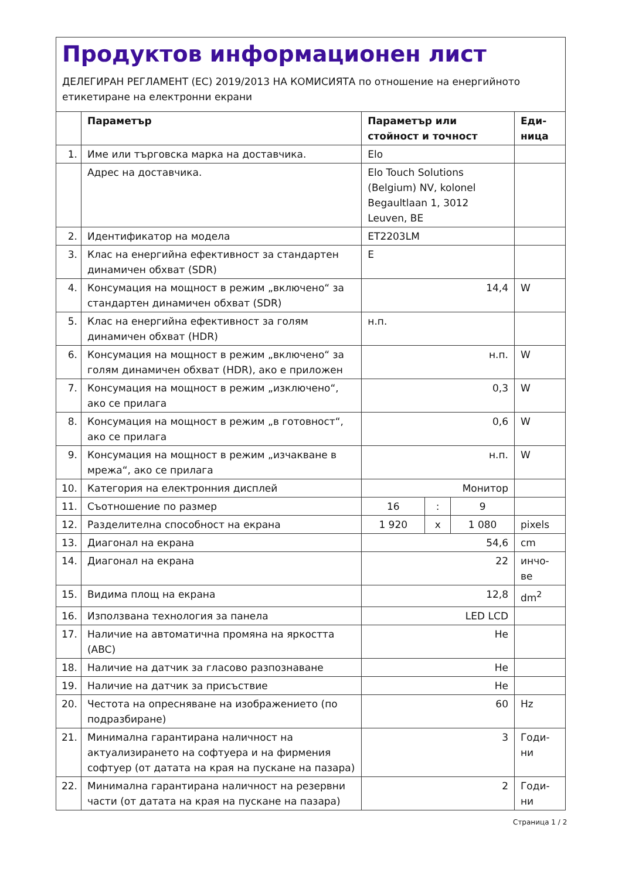Продуктов информационен лист
ДЕЛЕГИРАН РЕГЛАМЕНТ (ЕС) 2019/2013 НА КОМИСИЯТА по отношение на енергийното етикетиране на електронни екрани
| | Параметър | Параметър или стойност и точност | | | Еди-ница |
| --- | --- | --- | --- | --- | --- |
| 1. | Име или търговска марка на доставчика. | Elo | | | |
| | Адрес на доставчика. | Elo Touch Solutions (Belgium) NV, kolonel Begaultlaan 1, 3012 Leuven, BE | | | |
| 2. | Идентификатор на модела | ET2203LM | | | |
| 3. | Клас на енергийна ефективност за стандартен динамичен обхват (SDR) | E | | | |
| 4. | Консумация на мощност в режим „включено“ за стандартен динамичен обхват (SDR) | 14,4 | | | W |
| 5. | Клас на енергийна ефективност за голям динамичен обхват (HDR) | н.п. | | | |
| 6. | Консумация на мощност в режим „включено“ за голям динамичен обхват (HDR), ако е приложен | н.п. | | | W |
| 7. | Консумация на мощност в режим „изключено“, ако се прилага | 0,3 | | | W |
| 8. | Консумация на мощност в режим „в готовност“, ако се прилага | 0,6 | | | W |
| 9. | Консумация на мощност в режим „изчакване в мрежа“, ако се прилага | н.п. | | | W |
| 10. | Категория на електронния дисплей | Монитор | | | |
| 11. | Съотношение по размер | 16 | : | 9 | |
| 12. | Разделителна способност на екрана | 1 920 | x | 1 080 | pixels |
| 13. | Диагонал на екрана | 54,6 | | | cm |
| 14. | Диагонал на екрана | 22 | | | инчо-ве |
| 15. | Видима площ на екрана | 12,8 | | | dm<sup>2</sup> |
| 16. | Използвана технология за панела | LED LCD | | | |
| 17. | Наличие на автоматична промяна на яркостта (ABC) | Не | | | |
| 18. | Наличие на датчик за гласово разпознаване | Не | | | |
| 19. | Наличие на датчик за присъствие | Не | | | |
| 20. | Честота на опресняване на изображението (по подразбиране) | 60 | | | Hz |
| 21. | Минимална гарантирана наличност на актуализирането на софтуера и на фирмения софтуер (от датата на края на пускане на пазара) | 3 | | | Годи-ни |
| 22. | Минимална гарантирана наличност на резервни части (от датата на края на пускане на пазара) | 2 | | | Годи-ни |
Страница 1 / 2